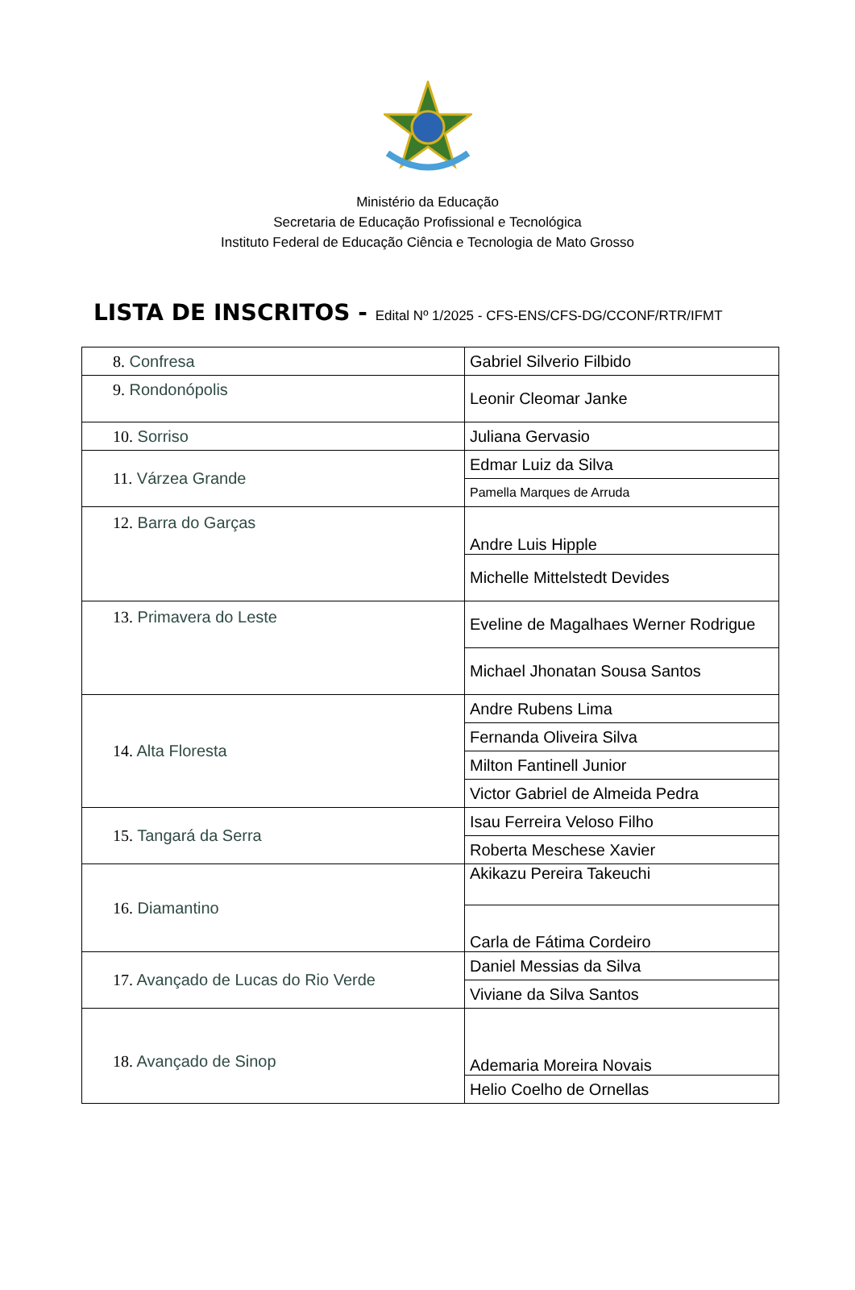Ministério da Educação
Secretaria de Educação Profissional e Tecnológica
Instituto Federal de Educação Ciência e Tecnologia de Mato Grosso
LISTA DE INSCRITOS - Edital Nº 1/2025 - CFS-ENS/CFS-DG/CCONF/RTR/IFMT
| 8. Confresa | Gabriel Silverio Filbido |
| 9. Rondonópolis | Leonir Cleomar Janke |
| 10. Sorriso | Juliana Gervasio |
| 11. Várzea Grande | Edmar Luiz da Silva |
| | Pamella Marques de Arruda |
| 12. Barra do Garças | Andre Luis Hipple |
| | Michelle Mittelstedt Devides |
| 13. Primavera do Leste | Eveline de Magalhaes Werner Rodrigue |
| | Michael Jhonatan Sousa Santos |
| 14. Alta Floresta | Andre Rubens Lima |
| | Fernanda Oliveira Silva |
| | Milton Fantinell Junior |
| | Victor Gabriel de Almeida Pedra |
| 15. Tangará da Serra | Isau Ferreira Veloso Filho |
| | Roberta Meschese Xavier |
| 16. Diamantino | Akikazu Pereira Takeuchi |
| | Carla de Fátima Cordeiro |
| 17. Avançado de Lucas do Rio Verde | Daniel Messias da Silva |
| | Viviane da Silva Santos |
| 18. Avançado de Sinop | Ademaria Moreira Novais |
| | Helio Coelho de Ornellas |